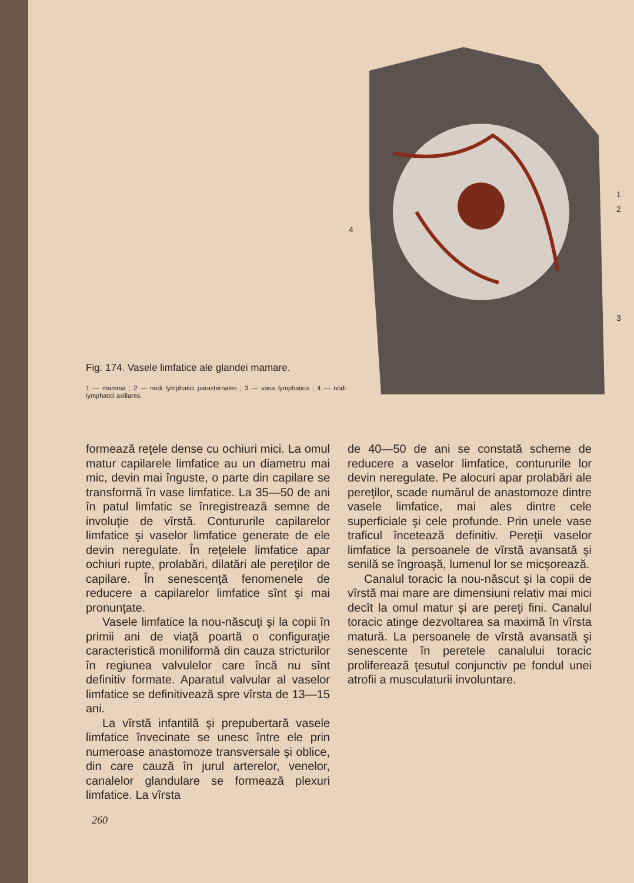Fig. 174. Vasele limfatice ale glandei mamare.
1 — mamma ; 2 — nodi lymphatici parasternales ; 3 — vasa lymphatica ; 4 — nodi lymphatici axillares.
4
1
2
3
formează reţele dense cu ochiuri mici. La omul matur capilarele limfatice au un diametru mai mic, devin mai înguste, o parte din capilare se transformă în vase limfatice. La 35—50 de ani în patul limfatic se înregistrează semne de involuţie de vîrstă. Contururile capilarelor limfatice şi vaselor limfatice generate de ele devin neregulate. În reţelele limfatice apar ochiuri rupte, prolabări, dilatări ale pereţilor de capilare. În senescenţă fenomenele de reducere a capilarelor limfatice sînt şi mai pronunţate.
Vasele limfatice la nou-născuţi şi la copii în primii ani de viaţă poartă o configuraţie caracteristică moniliformă din cauza stricturilor în regiunea valvulelor care încă nu sînt definitiv formate. Aparatul valvular al vaselor limfatice se definitivează spre vîrsta de 13—15 ani.
La vîrstă infantilă şi prepubertară vasele limfatice învecinate se unesc între ele prin numeroase anastomoze transversale şi oblice, din care cauză în jurul arterelor, venelor, canalelor glandulare se formează plexuri limfatice. La vîrsta
de 40—50 de ani se constată scheme de reducere a vaselor limfatice, contururile lor devin neregulate. Pe alocuri apar prolabări ale pereţilor, scade numărul de anastomoze dintre vasele limfatice, mai ales dintre cele superficiale şi cele profunde. Prin unele vase traficul încetează definitiv. Pereţii vaselor limfatice la persoanele de vîrstă avansată şi senilă se îngroaşă, lumenul lor se micşorează.
Canalul toracic la nou-născut şi la copii de vîrstă mai mare are dimensiuni relativ mai mici decît la omul matur şi are pereţi fini. Canalul toracic atinge dezvoltarea sa maximă în vîrsta matură. La persoanele de vîrstă avansată şi senescente în peretele canalului toracic proliferează ţesutul conjunctiv pe fondul unei atrofii a musculaturii involuntare.
260